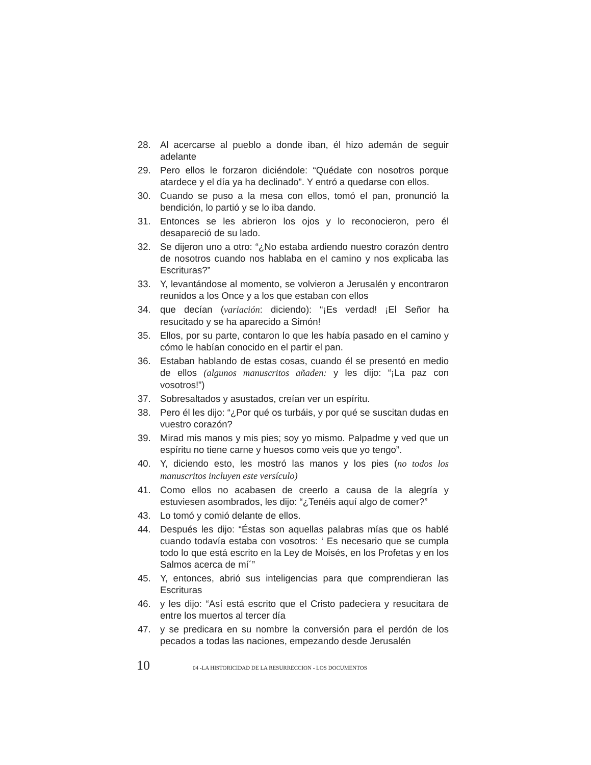28. Al acercarse al pueblo a donde iban, él hizo ademán de seguir adelante
29. Pero ellos le forzaron diciéndole: “Quédate con nosotros porque atardece y el día ya ha declinado”. Y entró a quedarse con ellos.
30. Cuando se puso a la mesa con ellos, tomó el pan, pronunció la bendición, lo partió y se lo iba dando.
31. Entonces se les abrieron los ojos y lo reconocieron, pero él desapareció de su lado.
32. Se dijeron uno a otro: “¿No estaba ardiendo nuestro corazón dentro de nosotros cuando nos hablaba en el camino y nos explicaba las Escrituras?”
33. Y, levantándose al momento, se volvieron a Jerusalén y encontraron reunidos a los Once y a los que estaban con ellos
34. que decían (variación: diciendo): “¡Es verdad! ¡El Señor ha resucitado y se ha aparecido a Simón!
35. Ellos, por su parte, contaron lo que les había pasado en el camino y cómo le habían conocido en el partir el pan.
36. Estaban hablando de estas cosas, cuando él se presentó en medio de ellos (algunos manuscritos añaden: y les dijo: “¡La paz con vosotros!”)
37. Sobresaltados y asustados, creían ver un espíritu.
38. Pero él les dijo: “¿Por qué os turbáis, y por qué se suscitan dudas en vuestro corazón?
39. Mirad mis manos y mis pies; soy yo mismo. Palpadme y ved que un espíritu no tiene carne y huesos como veis que yo tengo”.
40. Y, diciendo esto, les mostró las manos y los pies (no todos los manuscritos incluyen este versículo)
41. Como ellos no acabasen de creerlo a causa de la alegría y estuviesen asombrados, les dijo: “¿Tenéis aquí algo de comer?”
43. Lo tomó y comió delante de ellos.
44. Después les dijo: “Éstas son aquellas palabras mías que os hablé cuando todavía estaba con vosotros: ‘ Es necesario que se cumpla todo lo que está escrito en la Ley de Moisés, en los Profetas y en los Salmos acerca de mí´”
45. Y, entonces, abrió sus inteligencias para que comprendieran las Escrituras
46. y les dijo: “Así está escrito que el Cristo padeciera y resucitara de entre los muertos al tercer día
47. y se predicara en su nombre la conversión para el perdón de los pecados a todas las naciones, empezando desde Jerusalén
10 04 -LA HISTORICIDAD DE LA RESURRECCION - LOS DOCUMENTOS